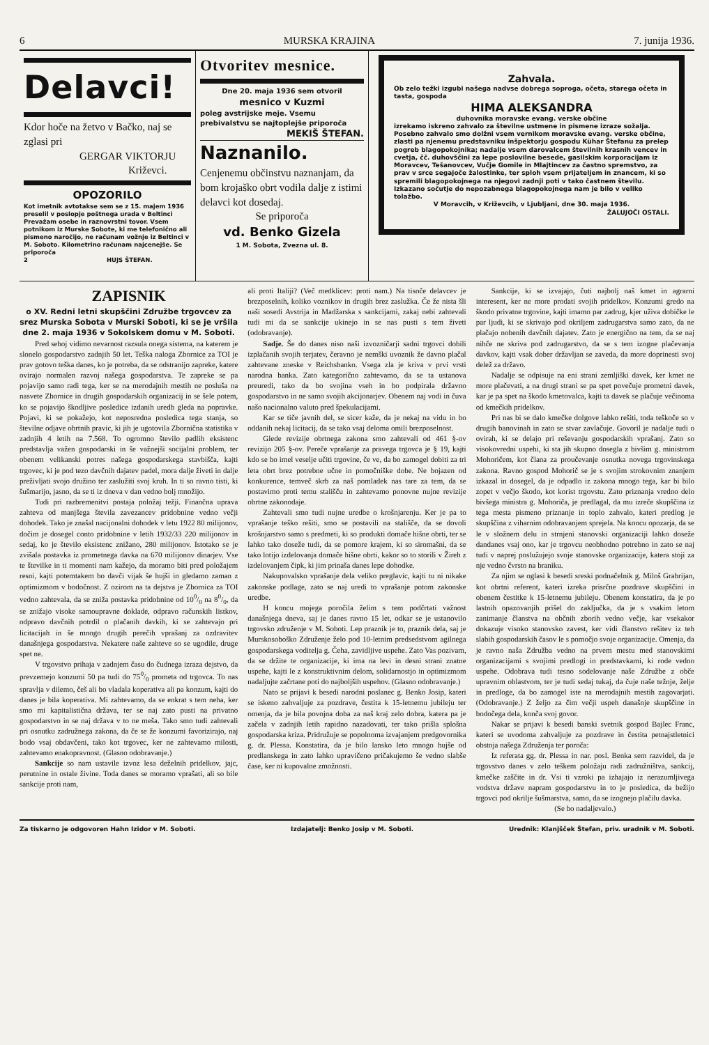6 MURSKA KRAJINA 7. junija 1936.
Delavci!
Kdor hoče na žetvo v Bačko, naj se zglasi pri
GERGAR VIKTORJU
Križevci.
OPOZORILO
Kot imetnik avtotakse sem se z 15. majem 1936 preselil v poslopje poštnega urada v Beltinci Prevažam osebe in raznovrstni tovor. Vsem potnikom iz Murske Sobote, ki me telefonično ali pismeno naročijo, ne računam vožnje iz Beltinci v M. Soboto. Kilometrino računam najcenejše. Se priporoča
2 HUJS ŠTEFAN.
Otvoritev mesnice.
Dne 20. maja 1936 sem otvoril
mesnico v Kuzmi
poleg avstrijske meje. Vsemu prebivalstvu se najtoplejše priporoča
MEKIŠ ŠTEFAN.
Naznanilo.
Cenjenemu občinstvu naznanjam, da bom krojaško obrt vodila dalje z istimi delavci kot dosedaj.
Se priporoča
vd. Benko Gizela
1 M. Sobota, Zvezna ul. 8.
Zahvala.
Ob zelo težki izgubi našega nadvse dobrega soproga, očeta, starega očeta in tasta, gospoda
HIMA ALEKSANDRA
duhovnika moravske evang. verske občine
izrekamo iskreno zahvalo za številne ustmene in pismene izraze sožalja. Posebno zahvalo smo dolžni vsem vernikom moravske evang. verske občine, zlasti pa njenemu predstavniku inšpektorju gospodu Kühar Štefanu za prelep pogreb blagopokojnika; nadalje vsem darovalcem številnih krasnih vencev in cvetja, čč. duhovščini za lepe poslovilne besede, gasilskim korporacijam iz Moravcev, Tešanovcev, Vučje Gomile in Mlajtincev za častno spremstvo, za prav v srce segajoče žalostinke, ter sploh vsem prijateljem in znancem, ki so spremili blagopokojnega na njegovi zadnji poti v tako častnem številu.
Izkazano sočutje do nepozabnega blagopokojnega nam je bilo v veliko tolažbo.
V Moravcih, v Križevcih, v Ljubljani, dne 30. maja 1936.
ŽALUJOČI OSTALI.
ZAPISNIK
o XV. Redni letni skupščini Združbe trgovcev za srez Murska Sobota v Murski Soboti, ki se je vršila dne 2. maja 1936 v Sokolskem domu v M. Soboti.
Pred seboj vidimo nevarnost razsula onega sistema, na katerem je slonelo gospodarstvo zadnjih 50 let. Teška naloga Zbornice za TOI je prav gotovo teška danes, ko je potreba, da se odstranijo zapreke, katere ovirajo normalen razvoj našega gospodarstva. Te zapreke se pa pojavijo samo radi tega, ker se na merodajnih mestih ne posluša na nasvete Zbornice in drugih gospodarskih organizacij in se šele potem, ko se pojavijo škodljive posledice izdanih uredb gleda na popravke. Pojavi, ki se pokažejo, kot neposredna posledica tega stanja, so številne odjave obrtnih pravic, ki jih je ugotovila Zbornična statistika v zadnjih 4 letih na 7.568. To ogromno število padlih eksistenc predstavlja važen gospodarski in še važnejši socijalni problem, ter obenem velikanski potres našega gospodarskega stavbišča, kajti trgovec, ki je pod tezo davčnih dajatev padel, mora dalje živeti in dalje preživljati svojo družino ter zaslužiti svoj kruh. In ti so ravno tisti, ki šušmarijo, jasno, da se ti iz dneva v dan vedno bolj množijo.
Tudi pri razbremenitvi postaja položaj težji. Finančna uprava zahteva od manjšega števila zavezancev pridobnine vedno večji dohodek. Tako je znašal nacijonalni dohodek v letu 1922 80 milijonov, dočim je dosegel conto pridobnine v letih 1932/33 220 milijonov in sedaj, ko je število eksistenc znižano, 280 milijonov. Istotako se je zvišala postavka iz prometnega davka na 670 milijonov dinarjev. Vse te številke in ti momenti nam kažejo, da moramo biti pred položajem resni, kajti potemtakem bo davči vijak še hujši in gledamo zaman z optimizmom v bodočnost. Z ozirom na ta dejstva je Zbornica za TOI vedno zahtevala, da se zniža postavka pridobnine od 100/0 na 80/0, da se znižajo visoke samoupravne doklade, odpravo računskih listkov, odpravo davčnih potrdil o plačanih davkih, ki se zahtevajo pri licitacijah in še mnogo drugih perečih vprašanj za ozdravitev današnjega gospodarstva. Nekatere naše zahteve so se ugodile, druge spet ne.
V trgovstvo prihaja v zadnjem času do čudnega izraza dejstvo, da prevzemejo konzumi 50 pa tudi do 750/0 prometa od trgovca. To nas spravlja v dilemo, češ ali bo vladala koperativa ali pa konzum, kajti do danes je bila koperativa. Mi zahtevamo, da se enkrat s tem neha, ker smo mi kapitalistična država, ter se naj zato pusti na privatno gospodarstvo in se naj država v to ne meša. Tako smo tudi zahtevali pri osnutku zadružnega zakona, da če se že konzumi favorizirajo, naj bodo vsaj obdavčeni, tako kot trgovec, ker ne zahtevamo milosti, zahtevamo enakopravnost. (Glasno odobravanje.)
Sankcije so nam ustavile izvoz lesa deželnih pridelkov, jajc, perutnine in ostale živine. Toda danes se moramo vprašati, ali so bile sankcije proti nam,
ali proti Italiji? (Več medklicev: proti nam.) Na tisoče delavcev je brezposelnih, koliko voznikov in drugih brez zaslužka. Če že nista šli naši sosedi Avstrija in Madžarska s sankcijami, zakaj nebi zahtevali tudi mi da se sankcije ukinejo in se nas pusti s tem živeti (odobravanje).
Sadje. Še do danes niso naši izvozničarji sadni trgovci dobili izplačanih svojih terjatev, čeravno je nemški uvoznik že davno plačal zahtevane zneske v Reichsbanko. Vsega zla je kriva v prvi vrsti narodna banka. Zato kategorično zahtevamo, da se ta ustanova preuredi, tako da bo svojina vseh in bo podpirala državno gospodarstvo in ne samo svojih akcijonarjev. Obenem naj vodi in čuva našo nacionalno valuto pred špekulacijami.
Kar se tiče javnih del, se sicer kaže, da je nekaj na vidu in bo oddanih nekaj licitacij, da se tako vsaj deloma omili brezposelnost.
Glede revizije obrtnega zakona smo zahtevali od 461 §-ov revizijo 205 §-ov. Pereče vprašanje za pravega trgovca je § 19, kajti kdo se bo imel veselje učiti trgovine, če ve, da bo zamogel dobiti za tri leta obrt brez potrebne učne in pomočniške dobe. Ne bojazen od konkurence, temveč skrb za naš pomladek nas tare za tem, da se postavimo proti temu stališču in zahtevamo ponovne nujne revizije obrtne zakonodaje.
Zahtevali smo tudi nujne uredbe o krošnjarenju. Ker je pa to vprašanje teško rešiti, smo se postavili na stališče, da se dovoli krošnjarstvo samo s predmeti, ki so produkti domače hišne obrti, ter se lahko tako doseže tudi, da se pomore krajem, ki so siromašni, da se tako lotijo izdelovanja domače hišne obrti, kakor so to storili v Žireh z izdelovanjem čipk, ki jim prinaša danes lepe dohodke.
Nakupovalsko vprašanje dela veliko preglavic, kajti tu ni nikake zakonske podlage, zato se naj uredi to vprašanje potom zakonske uredbe.
H koncu mojega poročila želim s tem podčrtati važnost današnjega dneva, saj je danes ravno 15 let, odkar se je ustanovilo trgovsko združenje v M. Soboti. Lep praznik je to, praznik dela, saj je Murskosoboško Združenje želo pod 10-letnim predsedstvom agilnega gospodarskega voditelja g. Čeha, zavidljive uspehe. Zato Vas pozivam, da se držite te organizacije, ki ima na levi in desni strani znatne uspehe, kajti le z konstruktivnim delom, solidarnostjo in optimizmom nadaljujte začrtane poti do najboljših uspehov. (Glasno odobravanje.)
Nato se prijavi k besedi narodni poslanec g. Benko Josip, kateri se iskeno zahvaljuje za pozdrave, čestita k 15-letnemu jubileju ter omenja, da je bila povojna doba za naš kraj zelo dobra, katera pa je začela v zadnjih letih rapidno nazadovati, ter tako prišla splošna gospodarska kriza. Pridružuje se popolnoma izvajanjem predgovornika g. dr. Plessa. Konstatira, da je bilo lansko leto mnogo hujše od predlanskega in zato lahko upravičeno pričakujemo še vedno slabše čase, ker ni kupovalne zmožnosti.
Sankcije, ki se izvajajo, čuti najbolj naš kmet in agrarni interesent, ker ne more prodati svojih pridelkov. Konzumi gredo na škodo privatne trgovine, kajti imamo par zadrug, kjer uživa dobičke le par ljudi, ki se skrivajo pod okriljem zadrugarstva samo zato, da ne plačajo nobenih davčnih dajatev. Zato je energično na tem, da se naj nihče ne skriva pod zadrugarstvo, da se s tem izogne plačevanja davkov, kajti vsak dober državljan se zaveda, da more doprinesti svoj delež za državo.
Nadalje se odpisuje na eni strani zemljiški davek, ker kmet ne more plačevati, a na drugi strani se pa spet povečuje prometni davek, kar je pa spet na škodo kmetovalca, kajti ta davek se plačuje večinoma od kmečkih pridelkov.
Pri nas bi se dalo kmečke dolgove lahko rešiti, toda teškoče so v drugih banovinah in zato se stvar zavlačuje. Govoril je nadalje tudi o ovirah, ki se delajo pri reševanju gospodarskih vprašanj. Zato so visokovredni uspehi, ki sta jih skupno dosegla z bivšim g. ministrom Mohoričem, kot člana za proučevanje osnutka novega trgovinskega zakona. Ravno gospod Mohorič se je s svojim strokovnim znanjem izkazal in dosegel, da je odpadlo iz zakona mnogo tega, kar bi bilo zopet v večjo škodo, kot korist trgovstu. Zato priznanja vredno delo bivšega ministra g. Mohoriča, je predlagal, da mu izreče skupščina iz tega mesta pismeno priznanje in toplo zahvalo, kateri predlog je skupščina z viharnim odobravanjem sprejela. Na koncu opozarja, da se le v složnem delu in strnjeni stanovski organizaciji lahko doseže dandanes vsaj ono, kar je trgovcu neobhodno potrebno in zato se naj tudi v naprej poslužujejo svoje stanovske organizacije, katera stoji za nje vedno čvrsto na braniku.
Za njim se oglasi k besedi sreski podnačelnik g. Miloš Grabrijan, kot obrtni referent, kateri izreka prisrčne pozdrave skupščini in obenem čestitke k 15-letnemu jubileju. Obenem konstatira, da je po lastnih opazovanjih prišel do zaključka, da je s vsakim letom zanimanje članstva na občnih zborih vedno večje, kar vsekakor dokazuje visoko stanovsko zavest, ker vidi članstvo rešitev iz teh slabih gospodarskih časov le s pomočjo svoje organizacije. Omenja, da je ravno naša Združba vedno na prvem mestu med stanovskimi organizacijami s svojimi predlogi in predstavkami, ki rode vedno uspehe. Odobrava tudi tesno sodelovanje naše Združbe z obče upravnim oblastvom, ter je tudi sedaj tukaj, da čuje naše težnje, želje in predloge, da bo zamogel iste na merodajnih mestih zagovarjati. (Odobravanje.) Z željo za čim večji uspeh današnje skupščine in bodočega dela, konča svoj govor.
Nakar se prijavi k besedi banski svetnik gospod Bajlec Franc, kateri se uvodoma zahvaljuje za pozdrave in čestita petnajstletnici obstoja našega Združenja ter poroča:
Iz referata gg. dr. Plessa in nar. posl. Benka sem razvidel, da je trgovstvo danes v zelo teškem položaju radi zadružništva, sankcij, kmečke zaščite in dr. Vsi ti vzroki pa izhajajo iz nerazumljivega vodstva države napram gospodarstvu in to je posledica, da bežijo trgovci pod okrilje šušmarstva, samo, da se izognejo plačilu davka.
(Se bo nadaljevalo.)
Za tiskarno je odgovoren Hahn Izidor v M. Soboti. Izdajatelj: Benko Josip v M. Soboti. Urednik: Klanjšček Štefan, priv. uradnik v M. Soboti.